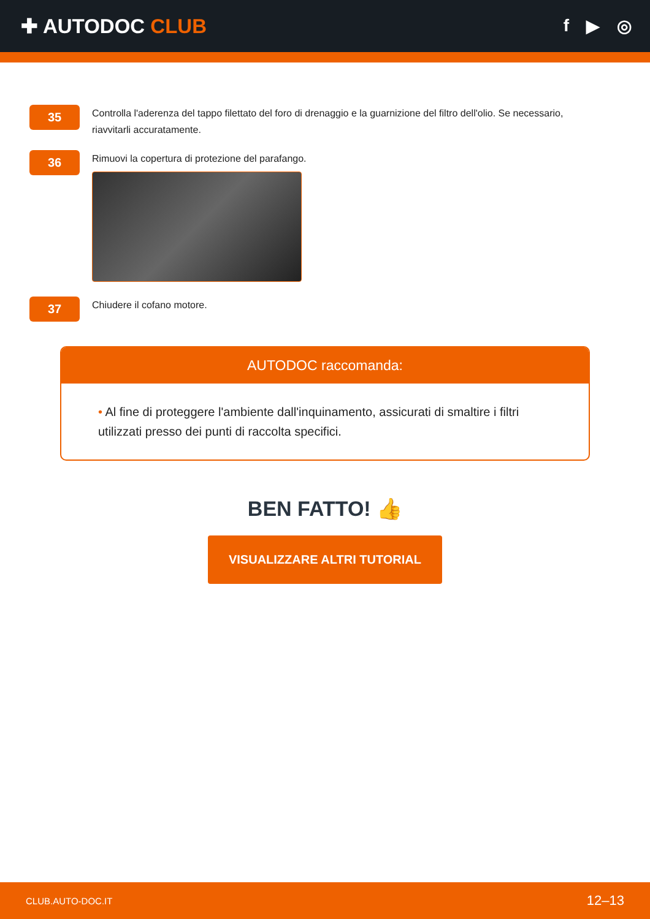✚ AUTODOC CLUB
f ▶ ◎
35
Controlla l'aderenza del tappo filettato del foro di drenaggio e la guarnizione del filtro dell'olio. Se necessario, riavvitarli accuratamente.
36
Rimuovi la copertura di protezione del parafango.
37
Chiudere il cofano motore.
AUTODOC raccomanda:
• Al fine di proteggere l'ambiente dall'inquinamento, assicurati di smaltire i filtri utilizzati presso dei punti di raccolta specifici.
BEN FATTO! 👍
VISUALIZZARE ALTRI TUTORIAL
CLUB.AUTO-DOC.IT 12–13